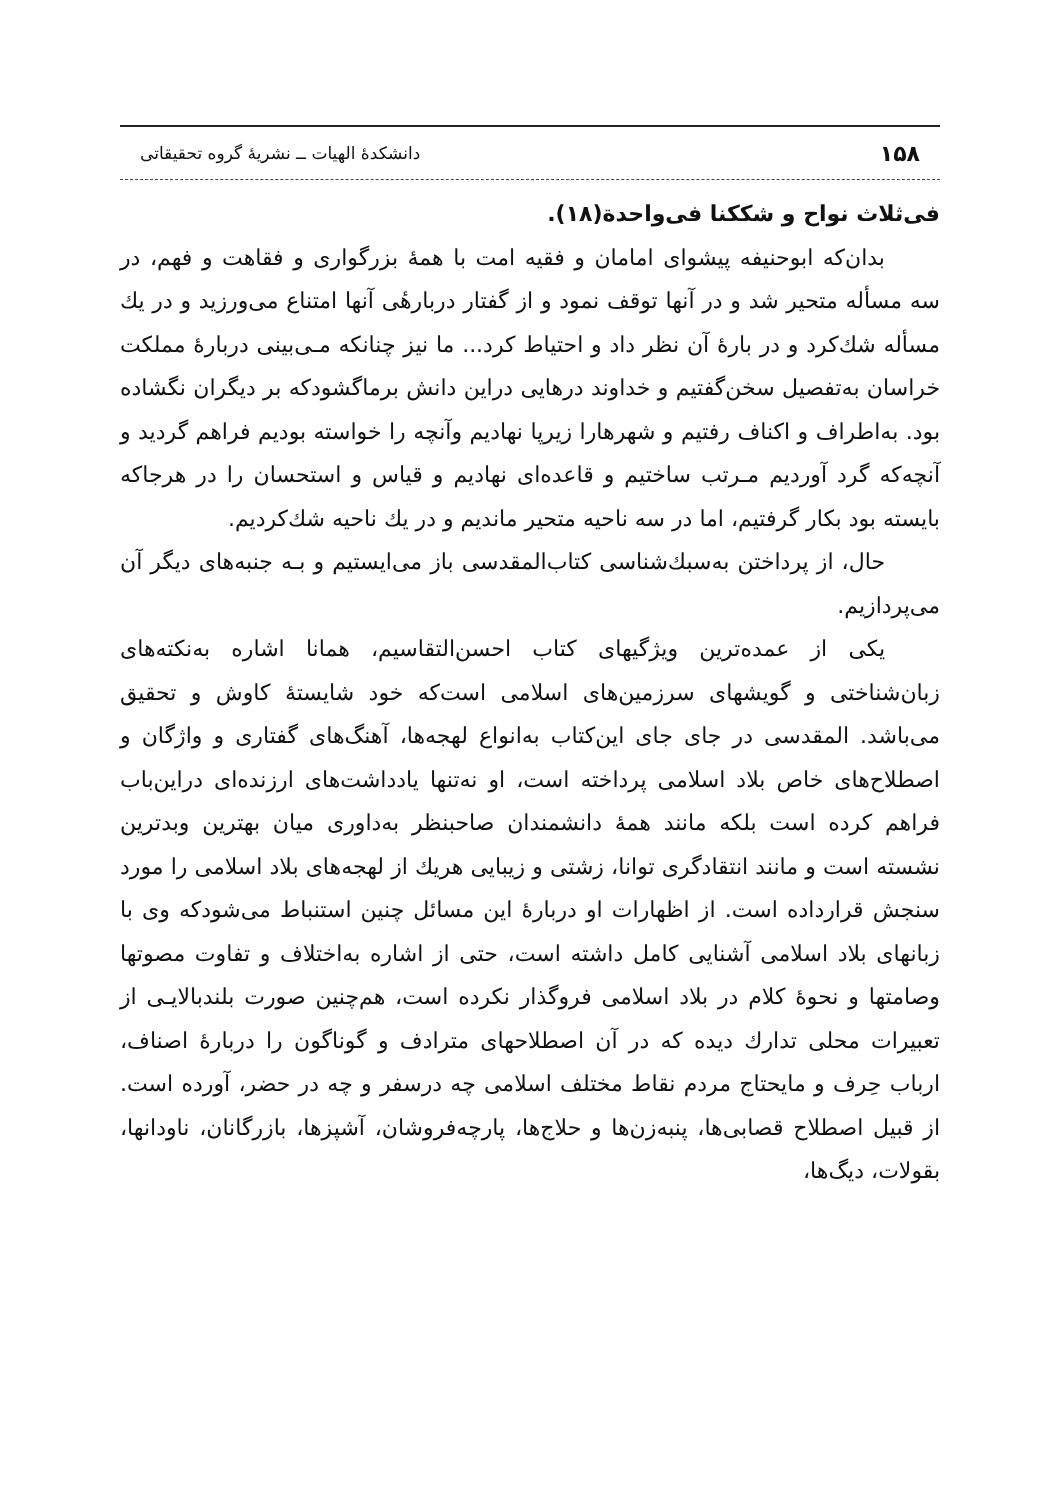۱۵۸ دانشکدهٔ الهیات ــ نشریهٔ گروه تحقیقاتی
فی‌ثلاث نواح و شککنا فی‌واحدة(۱۸).
بدان‌که ابوحنیفه پیشوای امامان و فقیه امت با همهٔ بزرگواری و فقاهت و فهم، در سه مسأله متحیر شد و در آنها توقف نمود و از گفتار دربارهٔی آنها امتناع می‌ورزید و در یك مسأله شك‌کرد و در بارهٔ آن نظر داد و احتیاط کرد... ما نیز چنانکه مـی‌بینی دربارهٔ مملکت خراسان به‌تفصیل سخن‌گفتیم و خداوند درهایی دراین دانش برماگشودکه بر دیگران نگشاده بود. به‌اطراف و اکناف رفتیم و شهرهارا زیرپا نهادیم وآنچه را خواسته بودیم فراهم گردید و آنچه‌که گرد آوردیم مـرتب ساختیم و قاعده‌ای نهادیم و قیاس و استحسان را در هرجاکه بایسته بود بکار گرفتیم، اما در سه ناحیه متحیر ماندیم و در یك ناحیه شك‌کردیم.
حال، از پرداختن به‌سبك‌شناسی کتاب‌المقدسی باز می‌ایستیم و بـه جنبه‌های دیگر آن می‌پردازیم.
یکی از عمده‌ترین ویژگیهای کتاب احسن‌التقاسیم، همانا اشاره به‌نکته‌های زبان‌شناختی و گویشهای سرزمین‌های اسلامی است‌که خود شایستهٔ کاوش و تحقیق می‌باشد. المقدسی در جای جای این‌کتاب به‌انواع لهجه‌ها، آهنگ‌های گفتاری و واژگان و اصطلاح‌های خاص بلاد اسلامی پرداخته است، او نه‌تنها یادداشت‌های ارزنده‌ای دراین‌باب فراهم کرده است بلکه مانند همهٔ دانشمندان صاحبنظر به‌داوری میان بهترین وبدترین نشسته است و مانند انتقادگری توانا، زشتی و زیبایی هریك از لهجه‌های بلاد اسلامی را مورد سنجش قرارداده است. از اظهارات او دربارهٔ این مسائل چنین استنباط می‌شودکه وی با زبانهای بلاد اسلامی آشنایی کامل داشته است، حتی از اشاره به‌اختلاف و تفاوت مصوتها وصامتها و نحوهٔ کلام در بلاد اسلامی فروگذار نکرده است، هم‌چنین صورت بلندبالایـی از تعبیرات محلی تدارك دیده که در آن اصطلاحهای مترادف و گوناگون را دربارهٔ اصناف، ارباب حِرف و مایحتاج مردم نقاط مختلف اسلامی چه درسفر و چه در حضر، آورده است. از قبیل اصطلاح قصابی‌ها، پنبه‌زن‌ها و حلاج‌ها، پارچه‌فروشان، آشپزها، بازرگانان، ناودانها، بقولات، دیگ‌ها،